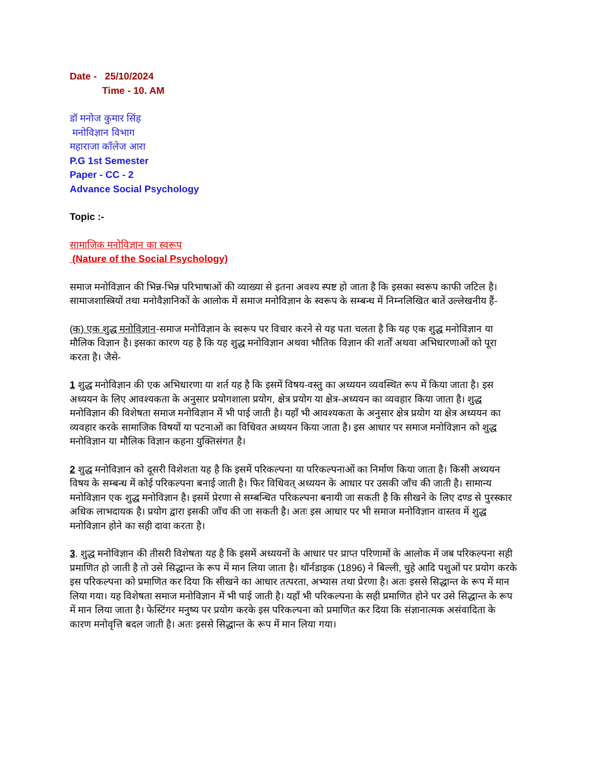Date - 25/10/2024
Time - 10. AM
डॉ मनोज कुमार सिंह
मनोविज्ञान विभाग
महाराजा कॉलेज आरा
P.G 1st Semester
Paper - CC - 2
Advance Social Psychology
Topic :-
सामाजिक मनोविज्ञान का स्वरूप
(Nature of the Social Psychology)
समाज मनोविज्ञान की भिन्न-भिन्न परिभाषाओं की व्याख्या से इतना अवश्य स्पष्ट हो जाता है कि इसका स्वरूप काफी जटिल है। सामाजशास्त्रियों तथा मनोवैज्ञानिकों के आलोक में समाज मनोविज्ञान के स्वरूप के सम्बन्ध में निम्नलिखित बातें उल्लेखनीय हैं-
(क) एक शुद्ध मनोविज्ञान-समाज मनोविज्ञान के स्वरूप पर विचार करने से यह पता चलता है कि यह एक शुद्ध मनोविज्ञान या मौलिक विज्ञान है। इसका कारण यह है कि यह शुद्ध मनोविज्ञान अथवा भौतिक विज्ञान की शर्तों अथवा अभिधारणाओं को पूरा करता है। जैसे-
1 शुद्ध मनोविज्ञान की एक अभिधारणा या शर्त यह है कि इसमें विषय-वस्तु का अध्ययन व्यवस्थित रूप में किया जाता है। इस अध्ययन के लिए आवश्यकता के अनुसार प्रयोगशाला प्रयोग, क्षेत्र प्रयोग या क्षेत्र-अध्ययन का व्यवहार किया जाता है। शुद्ध मनोविज्ञान की विशेषता समाज मनोविज्ञान में भी पाई जाती है। यहाँ भी आवश्यकता के अनुसार क्षेत्र प्रयोग या क्षेत्र अध्ययन का व्यवहार करके सामाजिक विषयों या पटनाओं का विधिवत अध्ययन किया जाता है। इस आधार पर समाज मनोविज्ञान को शुद्ध मनोविज्ञान या मौलिक विज्ञान कहना युक्तिसंगत है।
2 शुद्ध मनोविज्ञान को दूसरी विशेशता यह है कि इसमें परिकल्पना या परिकल्पनाओं का निर्माण किया जाता है। किसी अध्ययन विषय के सम्बन्ध में कोई परिकल्पना बनाई जाती है। फिर विधिवत् अध्ययन के आधार पर उसकी जाँच की जाती है। सामान्य मनोविज्ञान एक शुद्ध मनोविज्ञान है। इसमें प्रेरणा से सम्बन्धित परिकल्पना बनायी जा सकती है कि सीखने के लिए दण्ड से पुरस्कार अधिक लाभदायक है। प्रयोग द्वारा इसकी जाँच की जा सकती है। अतः इस आधार पर भी समाज मनोविज्ञान वास्तव में शुद्ध मनोविज्ञान होने का सही दावा करता है।
3. शुद्ध मनोविज्ञान की तीसरी विशेषता यह है कि इसमें अध्ययनों के आधार पर प्राप्त परिणामों के आलोक में जब परिकल्पना सही प्रमाणित हो जाती है तो उसे सिद्धान्त के रूप में मान लिया जाता है। थॉर्नडाइक (1896) ने बिल्ली, चुहे आदि पशुओं पर प्रयोग करके इस परिकल्पना को प्रमाणित कर दिया कि सीखने का आधार तत्परता, अभ्यास तथा प्रेरणा है। अतः इससे सिद्धान्त के रूप में मान लिया गया। यह विशेषता समाज मनोविज्ञान में भी पाई जाती है। यहाँ भी परिकल्पना के सही प्रमाणित होने पर उसे सिद्धान्त के रूप में मान लिया जाता है। फेस्टिंगर मनुष्य पर प्रयोग करके इस परिकल्पना को प्रमाणित कर दिया कि संज्ञानात्मक असंवादिता के कारण मनोवृत्ति बदल जाती है। अतः इससे सिद्धान्त के रूप में मान लिया गया।